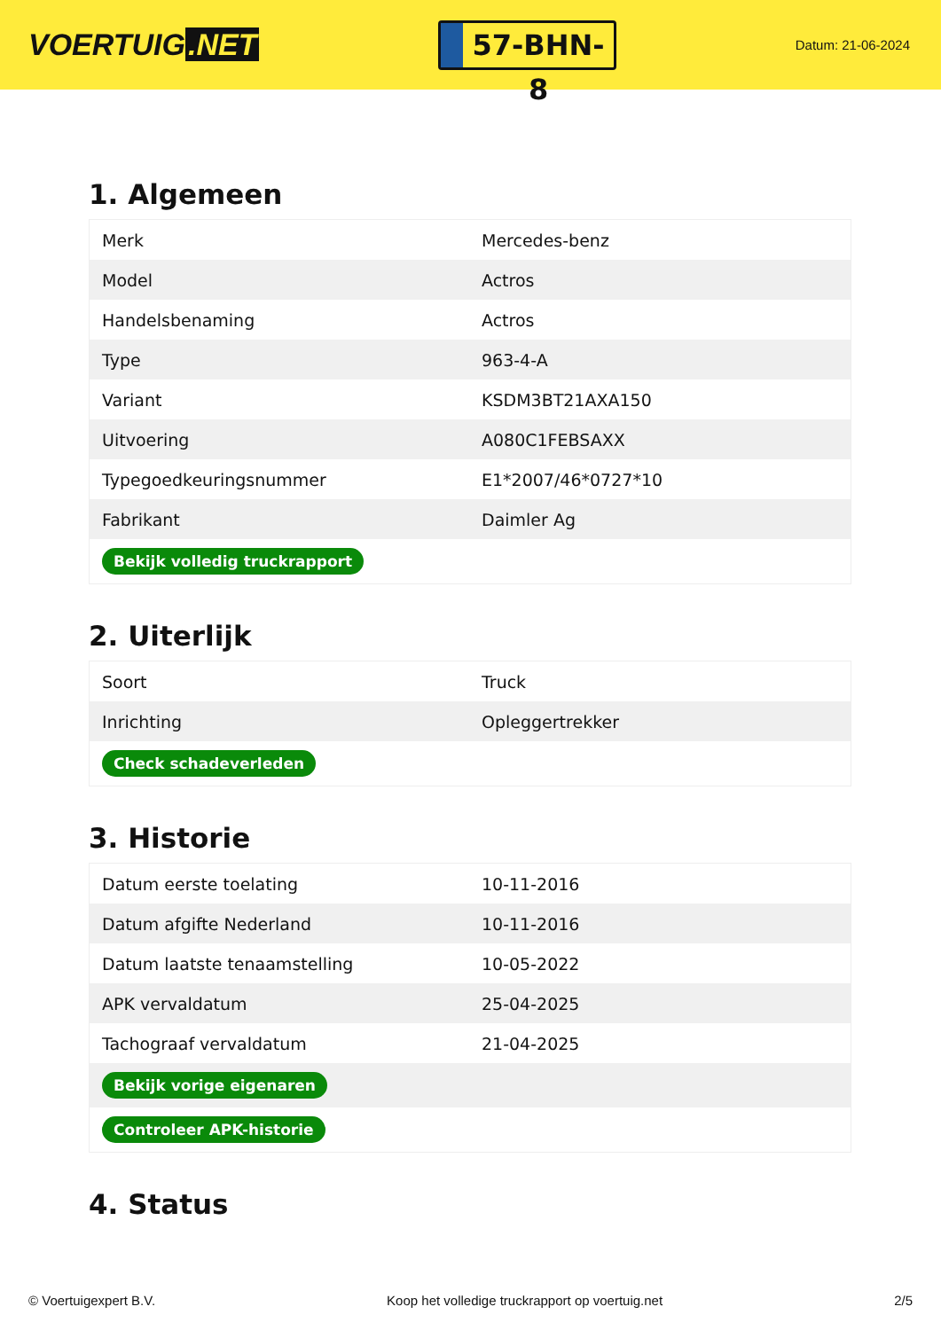VOERTUIG.NET
57-BHN-8
Datum: 21-06-2024
1. Algemeen
| Merk | Mercedes-benz |
| Model | Actros |
| Handelsbenaming | Actros |
| Type | 963-4-A |
| Variant | KSDM3BT21AXA150 |
| Uitvoering | A080C1FEBSAXX |
| Typegoedkeuringsnummer | E1*2007/46*0727*10 |
| Fabrikant | Daimler Ag |
| Bekijk volledig truckrapport | |
2. Uiterlijk
| Soort | Truck |
| Inrichting | Opleggertrekker |
| Check schadeverleden | |
3. Historie
| Datum eerste toelating | 10-11-2016 |
| Datum afgifte Nederland | 10-11-2016 |
| Datum laatste tenaamstelling | 10-05-2022 |
| APK vervaldatum | 25-04-2025 |
| Tachograaf vervaldatum | 21-04-2025 |
| Bekijk vorige eigenaren | |
| Controleer APK-historie | |
4. Status
© Voertuigexpert B.V. Koop het volledige truckrapport op voertuig.net 2/5